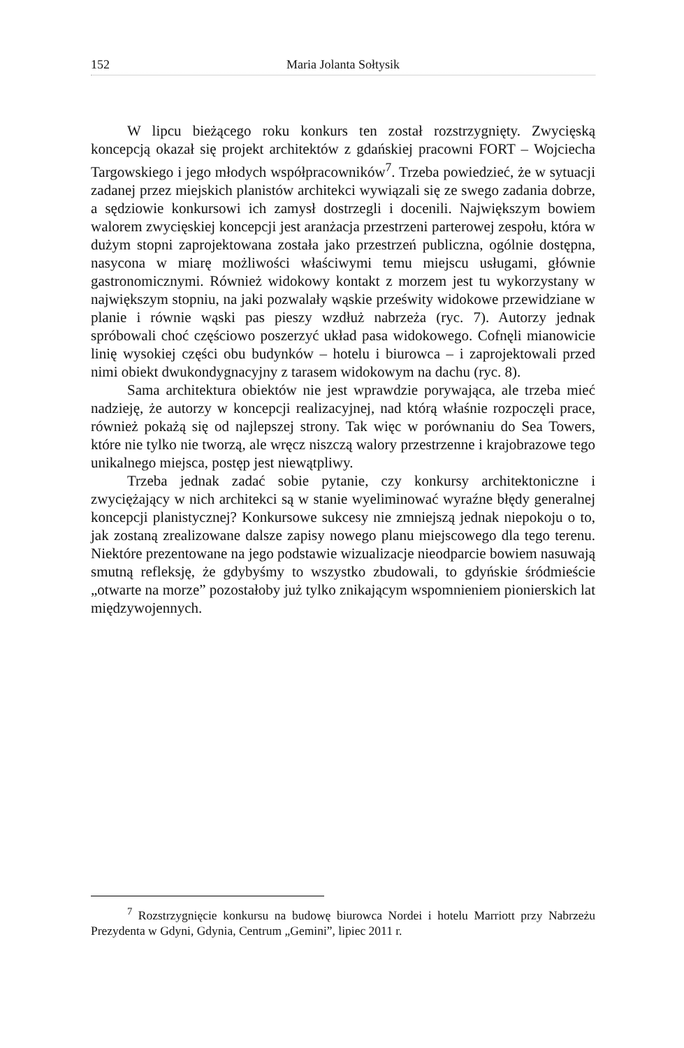152 Maria Jolanta Sołtysik
W lipcu bieżącego roku konkurs ten został rozstrzygnięty. Zwycięską koncepcją okazał się projekt architektów z gdańskiej pracowni FORT – Wojciecha Targowskiego i jego młodych współpracowników<sup>7</sup>. Trzeba powiedzieć, że w sytuacji zadanej przez miejskich planistów architekci wywiązali się ze swego zadania dobrze, a sędziowie konkursowi ich zamysł dostrzegli i docenili. Największym bowiem walorem zwycięskiej koncepcji jest aranżacja przestrzeni parterowej zespołu, która w dużym stopni zaprojektowana została jako przestrzeń publiczna, ogólnie dostępna, nasycona w miarę możliwości właściwymi temu miejscu usługami, głównie gastronomicznymi. Również widokowy kontakt z morzem jest tu wykorzystany w największym stopniu, na jaki pozwalały wąskie prześwity widokowe przewidziane w planie i równie wąski pas pieszy wzdłuż nabrzeża (ryc. 7). Autorzy jednak spróbowali choć częściowo poszerzyć układ pasa widokowego. Cofnęli mianowicie linię wysokiej części obu budynków – hotelu i biurowca – i zaprojektowali przed nimi obiekt dwukondygnacyjny z tarasem widokowym na dachu (ryc. 8).
Sama architektura obiektów nie jest wprawdzie porywająca, ale trzeba mieć nadzieję, że autorzy w koncepcji realizacyjnej, nad którą właśnie rozpoczęli prace, również pokażą się od najlepszej strony. Tak więc w porównaniu do Sea Towers, które nie tylko nie tworzą, ale wręcz niszczą walory przestrzenne i krajobrazowe tego unikalnego miejsca, postęp jest niewątpliwy.
Trzeba jednak zadać sobie pytanie, czy konkursy architektoniczne i zwyciężający w nich architekci są w stanie wyeliminować wyraźne błędy generalnej koncepcji planistycznej? Konkursowe sukcesy nie zmniejszą jednak niepokoju o to, jak zostaną zrealizowane dalsze zapisy nowego planu miejscowego dla tego terenu. Niektóre prezentowane na jego podstawie wizualizacje nieodparcie bowiem nasuwają smutną refleksję, że gdybyśmy to wszystko zbudowali, to gdyńskie śródmieście „otwarte na morze” pozostałoby już tylko znikającym wspomnieniem pionierskich lat międzywojennych.
<sup>7</sup> Rozstrzygnięcie konkursu na budowę biurowca Nordei i hotelu Marriott przy Nabrzeżu Prezydenta w Gdyni, Gdynia, Centrum „Gemini”, lipiec 2011 r.